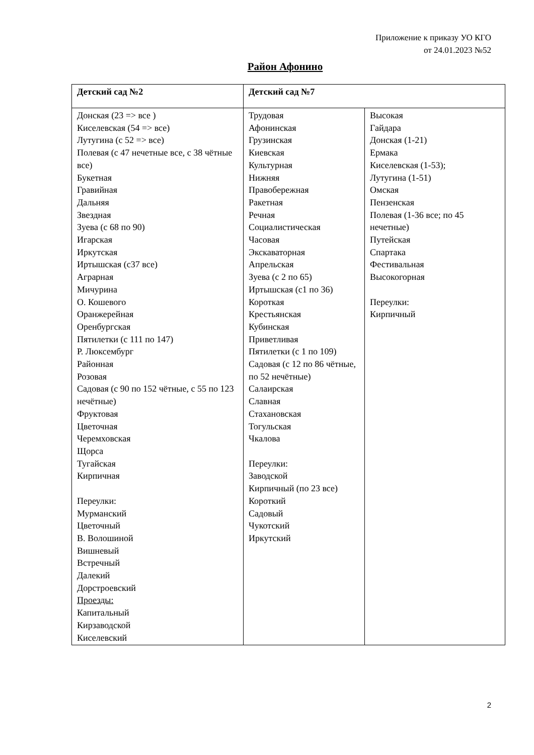Приложение к приказу УО КГО
от 24.01.2023 №52
Район Афонино
| Детский сад №2 | Детский сад №7 | |
| --- | --- | --- |
| Донская (23 => все ) Киселевская (54 => все) Лутугина (с 52 => все) Полевая (с 47 нечетные все, с 38 чётные все) Букетная Гравийная Дальняя Звездная Зуева (с 68 по 90) Игарская Иркутская Иртышская (с37 все) Аграрная Мичурина О. Кошевого Оранжерейная Оренбургская Пятилетки (с 111 по 147) Р. Люксембург Районная Розовая Садовая (с 90 по 152 чётные, с 55 по 123 нечётные) Фруктовая Цветочная Черемховская Щорса Тугайская Кирпичная Переулки: Мурманский Цветочный В. Волошиной Вишневый Встречный Далекий Дорстроевский Проезды: Капитальный Кирзаводской Киселевский | Трудовая Афонинская Грузинская Киевская Культурная Нижняя Правобережная Ракетная Речная Социалистическая Часовая Экскаваторная Апрельская Зуева (с 2 по 65) Иртышская (с1 по 36) Короткая Крестьянская Кубинская Приветливая Пятилетки (с 1 по 109) Садовая (с 12 по 86 чётные, по 52 нечётные) Салаирская Славная Стахановская Тогульская Чкалова Переулки: Заводской Кирпичный (по 23 все) Короткий Садовый Чукотский Иркутский | Высокая Гайдара Донская (1-21) Ермака Киселевская (1-53); Лутугина (1-51) Омская Пензенская Полевая (1-36 все; по 45 нечетные) Путейская Спартака Фестивальная Высокогорная Переулки: Кирпичный |
2